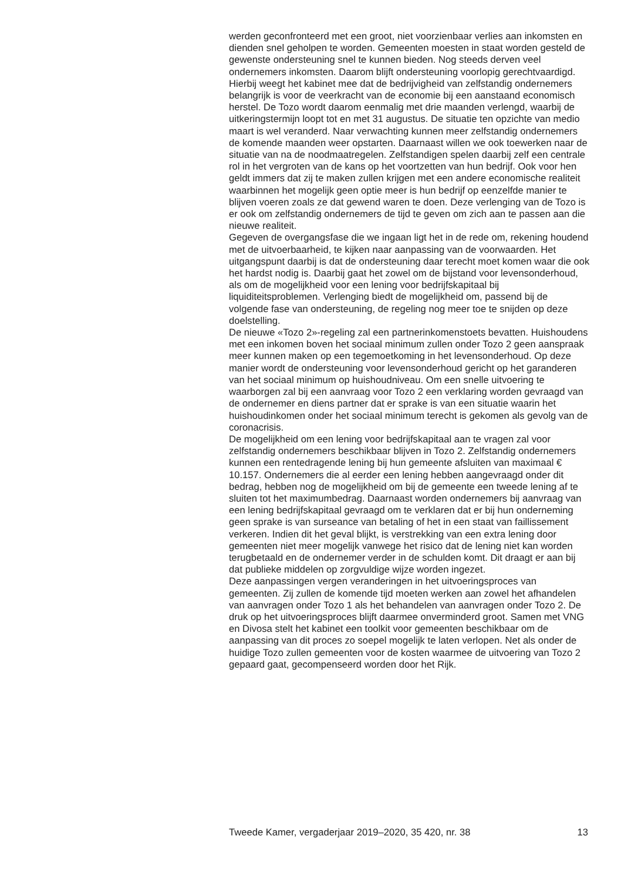werden geconfronteerd met een groot, niet voorzienbaar verlies aan inkomsten en dienden snel geholpen te worden. Gemeenten moesten in staat worden gesteld de gewenste ondersteuning snel te kunnen bieden. Nog steeds derven veel ondernemers inkomsten. Daarom blijft ondersteuning voorlopig gerechtvaardigd. Hierbij weegt het kabinet mee dat de bedrijvigheid van zelfstandig ondernemers belangrijk is voor de veerkracht van de economie bij een aanstaand economisch herstel. De Tozo wordt daarom eenmalig met drie maanden verlengd, waarbij de uitkeringstermijn loopt tot en met 31 augustus. De situatie ten opzichte van medio maart is wel veranderd. Naar verwachting kunnen meer zelfstandig ondernemers de komende maanden weer opstarten. Daarnaast willen we ook toewerken naar de situatie van na de noodmaatregelen. Zelfstandigen spelen daarbij zelf een centrale rol in het vergroten van de kans op het voortzetten van hun bedrijf. Ook voor hen geldt immers dat zij te maken zullen krijgen met een andere economische realiteit waarbinnen het mogelijk geen optie meer is hun bedrijf op eenzelfde manier te blijven voeren zoals ze dat gewend waren te doen. Deze verlenging van de Tozo is er ook om zelfstandig ondernemers de tijd te geven om zich aan te passen aan die nieuwe realiteit.
Gegeven de overgangsfase die we ingaan ligt het in de rede om, rekening houdend met de uitvoerbaarheid, te kijken naar aanpassing van de voorwaarden. Het uitgangspunt daarbij is dat de ondersteuning daar terecht moet komen waar die ook het hardst nodig is. Daarbij gaat het zowel om de bijstand voor levensonderhoud, als om de mogelijkheid voor een lening voor bedrijfskapitaal bij liquiditeitsproblemen. Verlenging biedt de mogelijkheid om, passend bij de volgende fase van ondersteuning, de regeling nog meer toe te snijden op deze doelstelling.
De nieuwe «Tozo 2»-regeling zal een partnerinkomenstoets bevatten. Huishoudens met een inkomen boven het sociaal minimum zullen onder Tozo 2 geen aanspraak meer kunnen maken op een tegemoetkoming in het levensonderhoud. Op deze manier wordt de ondersteuning voor levensonderhoud gericht op het garanderen van het sociaal minimum op huishoudniveau. Om een snelle uitvoering te waarborgen zal bij een aanvraag voor Tozo 2 een verklaring worden gevraagd van de ondernemer en diens partner dat er sprake is van een situatie waarin het huishoudinkomen onder het sociaal minimum terecht is gekomen als gevolg van de coronacrisis.
De mogelijkheid om een lening voor bedrijfskapitaal aan te vragen zal voor zelfstandig ondernemers beschikbaar blijven in Tozo 2. Zelfstandig ondernemers kunnen een rentedragende lening bij hun gemeente afsluiten van maximaal € 10.157. Ondernemers die al eerder een lening hebben aangevraagd onder dit bedrag, hebben nog de mogelijkheid om bij de gemeente een tweede lening af te sluiten tot het maximumbedrag. Daarnaast worden ondernemers bij aanvraag van een lening bedrijfskapitaal gevraagd om te verklaren dat er bij hun onderneming geen sprake is van surseance van betaling of het in een staat van faillissement verkeren. Indien dit het geval blijkt, is verstrekking van een extra lening door gemeenten niet meer mogelijk vanwege het risico dat de lening niet kan worden terugbetaald en de ondernemer verder in de schulden komt. Dit draagt er aan bij dat publieke middelen op zorgvuldige wijze worden ingezet.
Deze aanpassingen vergen veranderingen in het uitvoeringsproces van gemeenten. Zij zullen de komende tijd moeten werken aan zowel het afhandelen van aanvragen onder Tozo 1 als het behandelen van aanvragen onder Tozo 2. De druk op het uitvoeringsproces blijft daarmee onverminderd groot. Samen met VNG en Divosa stelt het kabinet een toolkit voor gemeenten beschikbaar om de aanpassing van dit proces zo soepel mogelijk te laten verlopen. Net als onder de huidige Tozo zullen gemeenten voor de kosten waarmee de uitvoering van Tozo 2 gepaard gaat, gecompenseerd worden door het Rijk.
Tweede Kamer, vergaderjaar 2019–2020, 35 420, nr. 38 13